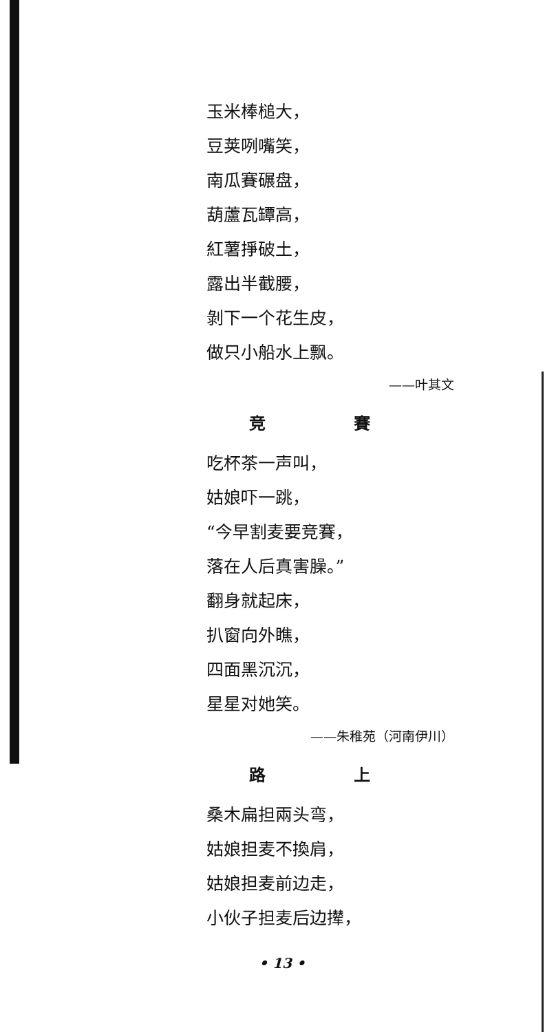玉米棒槌大，
豆荚咧嘴笑，
南瓜賽碾盘，
葫蘆瓦罈高，
紅薯掙破土，
露出半截腰，
剝下一个花生皮，
做只小船水上飘。
——叶其文
竞 賽
吃杯茶一声叫，
姑娘吓一跳，
“今早割麦要竞賽，
落在人后真害臊。”
翻身就起床，
扒窗向外瞧，
四面黑沉沉，
星星对她笑。
——朱稚苑（河南伊川）
路 上
桑木扁担兩头弯，
姑娘担麦不換肩，
姑娘担麦前边走，
小伙子担麦后边撵，
• 13 •